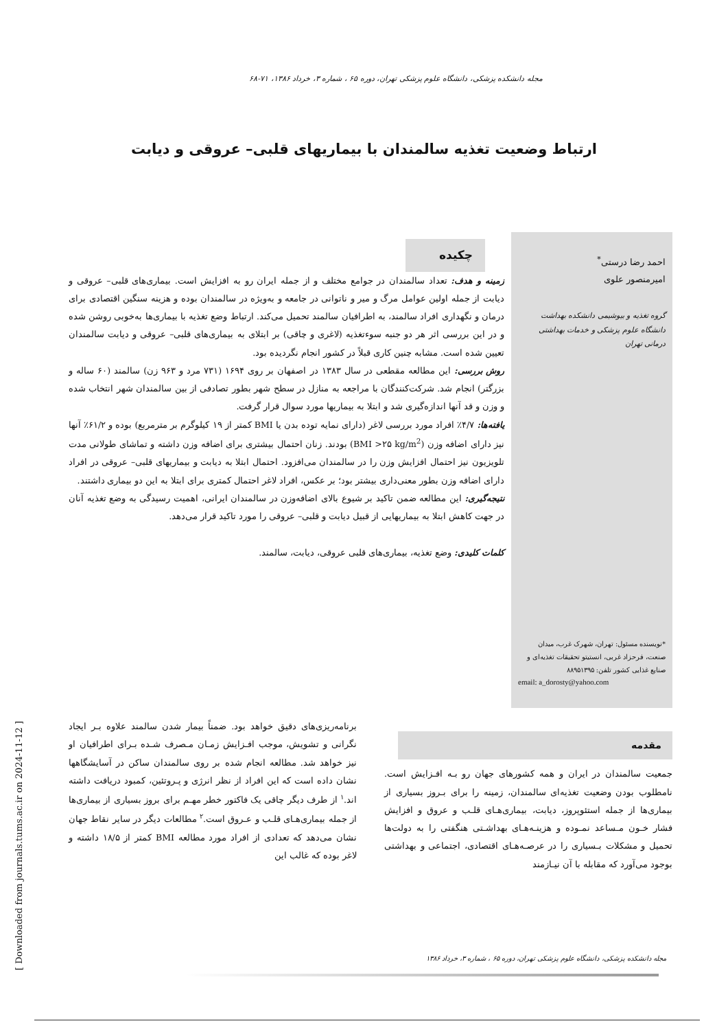مجله دانشکده پزشکی، دانشگاه علوم پزشکی تهران، دوره ۶۵ ، شماره ۳، خرداد ۱۳۸۶، ۷۱-۶۸
ارتباط وضعیت تغذیه سالمندان با بیماریهای قلبی– عروقی و دیابت
احمد رضا درستی<sup>*</sup>
امیرمنصور علوی
گروه تغذیه و بیوشیمی دانشکده بهداشت دانشگاه علوم پزشکی و خدمات بهداشتی درمانی تهران
*نویسنده مسئول: تهران، شهرک غرب، میدان صنعت، فرحزاد غربی، انستیتو تحقیقات تغذیه‌ای و صنایع غذایی کشور تلفن: ۸۸۹۵۱۳۹۵
email: a_dorosty@yahoo.com
چکیده
زمینه و هدف: تعداد سالمندان در جوامع مختلف و از جمله ایران رو به افزایش است. بیماری‌های قلبی– عروقی و دیابت از جمله اولین عوامل مرگ و میر و ناتوانی در جامعه و به‌ویژه در سالمندان بوده و هزینه سنگین اقتصادی برای درمان و نگهداری افراد سالمند، به اطرافیان سالمند تحمیل می‌کند. ارتباط وضع تغذیه با بیماری‌ها به‌خوبی روشن شده و در این بررسی اثر هر دو جنبه سوءتغذیه (لاغری و چاقی) بر ابتلای به بیماری‌های قلبی– عروقی و دیابت سالمندان تعیین شده است. مشابه چنین کاری قبلاً در کشور انجام نگردیده بود.
روش بررسی: این مطالعه مقطعی در سال ۱۳۸۳ در اصفهان بر روی ۱۶۹۴ (۷۳۱ مرد و ۹۶۳ زن) سالمند (۶۰ ساله و بزرگتر) انجام شد. شرکت‌کنندگان با مراجعه به منازل در سطح شهر بطور تصادفی از بین سالمندان شهر انتخاب شده و وزن و قد آنها اندازه‌گیری شد و ابتلا به بیماریها مورد سوال قرار گرفت.
یافته‌ها: ۴/۷٪ افراد مورد بررسی لاغر (دارای نمایه توده بدن یا BMI کمتر از ۱۹ کیلوگرم بر مترمربع) بوده و ۶۱/۲٪ آنها نیز دارای اضافه وزن (BMI >۲۵ kg/m<sup>2</sup>) بودند. زنان احتمال بیشتری برای اضافه وزن داشته و تماشای طولانی مدت تلویزیون نیز احتمال افزایش وزن را در سالمندان می‌افزود. احتمال ابتلا به دیابت و بیماریهای قلبی– عروقی در افراد دارای اضافه وزن بطور معنی‌داری بیشتر بود؛ بر عکس، افراد لاغر احتمال کمتری برای ابتلا به این دو بیماری داشتند.
نتیجه‌گیری: این مطالعه ضمن تاکید بر شیوع بالای اضافه‌وزن در سالمندان ایرانی، اهمیت رسیدگی به وضع تغذیه آنان در جهت کاهش ابتلا به بیماریهایی از قبیل دیابت و قلبی– عروقی را مورد تاکید قرار می‌دهد.
کلمات کلیدی: وضع تغذیه، بیماری‌های قلبی عروقی، دیابت، سالمند.
مقدمه
جمعیت سالمندان در ایران و همه کشورهای جهان رو بـه افـزایش است. نامطلوب بودن وضعیت تغذیه‌ای سالمندان، زمینه را برای بـروز بسیاری از بیماری‌ها از جمله استئوپروز، دیابت، بیماری‌هـای قلـب و عروق و افزایش فشار خـون مـساعد نمـوده و هزینـه‌هـای بهداشـتی هنگفتی را به دولت‌ها تحمیل و مشکلات بـسیاری را در عرصـه‌هـای اقتصادی، اجتماعی و بهداشتی بوجود می‌آورد که مقابله با آن نیـازمند
برنامه‌ریزی‌های دقیق خواهد بود. ضمناً بیمار شدن سالمند علاوه بـر ایجاد نگرانی و تشویش، موجب افـزایش زمـان مـصرف شـده بـرای اطرافیان او نیز خواهد شد. مطالعه انجام شده بر روی سالمندان ساکن در آسایشگاهها نشان داده است که این افراد از نظر انرژی و پـروتئین، کمبود دریافت داشته اند.<sup>۱</sup> از طرف دیگر چاقی یک فاکتور خطر مهـم برای بروز بسیاری از بیماری‌ها از جمله بیماری‌هـای قلـب و عـروق است.<sup>۲</sup> مطالعات دیگر در سایر نقاط جهان نشان می‌دهد که تعدادی از افراد مورد مطالعه BMI کمتر از ۱۸/۵ داشته و لاغر بوده که غالب این
مجله دانشکده پزشکی، دانشگاه علوم پزشکی تهران، دوره ۶۵ ، شماره ۳، خرداد ۱۳۸۶
[ Downloaded from journals.tums.ac.ir on 2024-11-12 ]